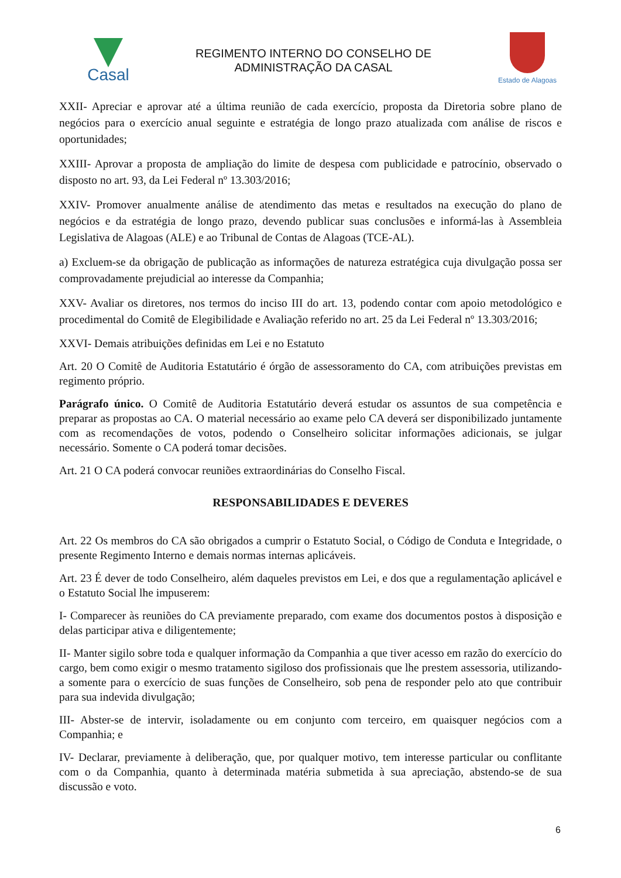Casal
REGIMENTO INTERNO DO CONSELHO DE
ADMINISTRAÇÃO DA CASAL
Estado de Alagoas
XXII- Apreciar e aprovar até a última reunião de cada exercício, proposta da Diretoria sobre plano de negócios para o exercício anual seguinte e estratégia de longo prazo atualizada com análise de riscos e oportunidades;
XXIII- Aprovar a proposta de ampliação do limite de despesa com publicidade e patrocínio, observado o disposto no art. 93, da Lei Federal nº 13.303/2016;
XXIV- Promover anualmente análise de atendimento das metas e resultados na execução do plano de negócios e da estratégia de longo prazo, devendo publicar suas conclusões e informá-las à Assembleia Legislativa de Alagoas (ALE) e ao Tribunal de Contas de Alagoas (TCE-AL).
a) Excluem-se da obrigação de publicação as informações de natureza estratégica cuja divulgação possa ser comprovadamente prejudicial ao interesse da Companhia;
XXV- Avaliar os diretores, nos termos do inciso III do art. 13, podendo contar com apoio metodológico e procedimental do Comitê de Elegibilidade e Avaliação referido no art. 25 da Lei Federal nº 13.303/2016;
XXVI- Demais atribuições definidas em Lei e no Estatuto
Art. 20 O Comitê de Auditoria Estatutário é órgão de assessoramento do CA, com atribuições previstas em regimento próprio.
Parágrafo único. O Comitê de Auditoria Estatutário deverá estudar os assuntos de sua competência e preparar as propostas ao CA. O material necessário ao exame pelo CA deverá ser disponibilizado juntamente com as recomendações de votos, podendo o Conselheiro solicitar informações adicionais, se julgar necessário. Somente o CA poderá tomar decisões.
Art. 21 O CA poderá convocar reuniões extraordinárias do Conselho Fiscal.
RESPONSABILIDADES E DEVERES
Art. 22 Os membros do CA são obrigados a cumprir o Estatuto Social, o Código de Conduta e Integridade, o presente Regimento Interno e demais normas internas aplicáveis.
Art. 23 É dever de todo Conselheiro, além daqueles previstos em Lei, e dos que a regulamentação aplicável e o Estatuto Social lhe impuserem:
I- Comparecer às reuniões do CA previamente preparado, com exame dos documentos postos à disposição e delas participar ativa e diligentemente;
II- Manter sigilo sobre toda e qualquer informação da Companhia a que tiver acesso em razão do exercício do cargo, bem como exigir o mesmo tratamento sigiloso dos profissionais que lhe prestem assessoria, utilizando-a somente para o exercício de suas funções de Conselheiro, sob pena de responder pelo ato que contribuir para sua indevida divulgação;
III- Abster-se de intervir, isoladamente ou em conjunto com terceiro, em quaisquer negócios com a Companhia; e
IV- Declarar, previamente à deliberação, que, por qualquer motivo, tem interesse particular ou conflitante com o da Companhia, quanto à determinada matéria submetida à sua apreciação, abstendo-se de sua discussão e voto.
6